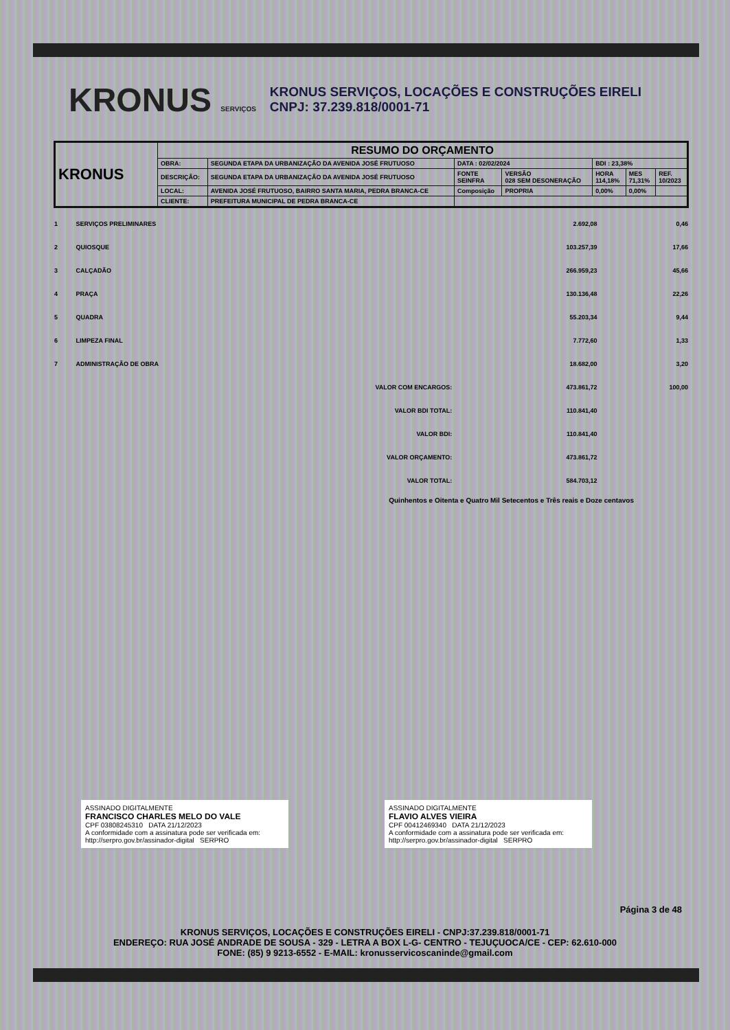KRONUS SERVIÇOS
KRONUS SERVIÇOS, LOCAÇÕES E CONSTRUÇÕES EIRELI
CNPJ: 37.239.818/0001-71
| KRONUS | RESUMO DO ORÇAMENTO | | | | | | |
| | OBRA: | SEGUNDA ETAPA DA URBANIZAÇÃO DA AVENIDA JOSÉ FRUTUOSO | DATA : 02/02/2024 | | BDI : 23,38% | | |
| | DESCRIÇÃO: | SEGUNDA ETAPA DA URBANIZAÇÃO DA AVENIDA JOSÉ FRUTUOSO | FONTE SEINFRA | VERSÃO 028 SEM DESONERAÇÃO | HORA 114,18% | MES 71,31% | REF. 10/2023 |
| | LOCAL: | AVENIDA JOSÉ FRUTUOSO, BAIRRO SANTA MARIA, PEDRA BRANCA-CE | Composição | PROPRIA | 0,00% | 0,00% | |
| | CLIENTE: | PREFEITURA MUNICIPAL DE PEDRA BRANCA-CE | | | | | |
| 1 | SERVIÇOS PRELIMINARES | 2.692,08 | 0,46 |
| 2 | QUIOSQUE | 103.257,39 | 17,66 |
| 3 | CALÇADÃO | 266.959,23 | 45,66 |
| 4 | PRAÇA | 130.136,48 | 22,26 |
| 5 | QUADRA | 55.203,34 | 9,44 |
| 6 | LIMPEZA FINAL | 7.772,60 | 1,33 |
| 7 | ADMINISTRAÇÃO DE OBRA | 18.682,00 | 3,20 |
| | VALOR COM ENCARGOS: | 473.861,72 | 100,00 |
| | VALOR BDI TOTAL: | 110.841,40 | |
| | VALOR BDI: | 110.841,40 | |
| | VALOR ORÇAMENTO: | 473.861,72 | |
| | VALOR TOTAL: | 584.703,12 | |
Quinhentos e Oitenta e Quatro Mil Setecentos e Três reais e Doze centavos
ASSINADO DIGITALMENTE
FRANCISCO CHARLES MELO DO VALE
CPF 03808245310 DATA 21/12/2023
A conformidade com a assinatura pode ser verificada em: http://serpro.gov.br/assinador-digital SERPRO
ASSINADO DIGITALMENTE
FLAVIO ALVES VIEIRA
CPF 00412469340 DATA 21/12/2023
A conformidade com a assinatura pode ser verificada em: http://serpro.gov.br/assinador-digital SERPRO
Página 3 de 48
KRONUS SERVIÇOS, LOCAÇÕES E CONSTRUÇÕES EIRELI - CNPJ:37.239.818/0001-71
ENDEREÇO: RUA JOSÉ ANDRADE DE SOUSA - 329 - LETRA A BOX L-G- CENTRO - TEJUÇUOCA/CE - CEP: 62.610-000
FONE: (85) 9 9213-6552 - E-MAIL: kronusservicoscaninde@gmail.com